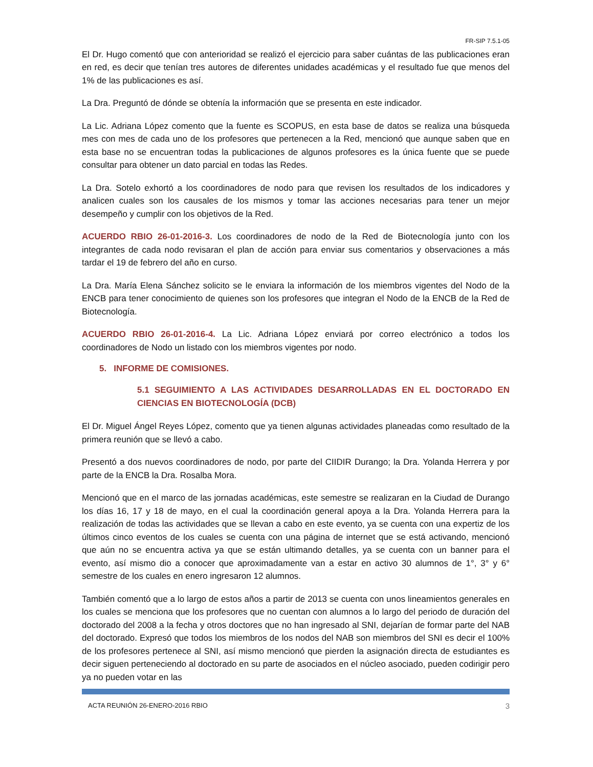FR-SIP 7.5.1-05
El Dr. Hugo comentó que con anterioridad se realizó el ejercicio para saber cuántas de las publicaciones eran en red, es decir que tenían tres autores de diferentes unidades académicas y el resultado fue que menos del 1% de las publicaciones es así.
La Dra. Preguntó de dónde se obtenía la información que se presenta en este indicador.
La Lic. Adriana López comento que la fuente es SCOPUS, en esta base de datos se realiza una búsqueda mes con mes de cada uno de los profesores que pertenecen a la Red, mencionó que aunque saben que en esta base no se encuentran todas la publicaciones de algunos profesores es la única fuente que se puede consultar para obtener un dato parcial en todas las Redes.
La Dra. Sotelo exhortó a los coordinadores de nodo para que revisen los resultados de los indicadores y analicen cuales son los causales de los mismos y tomar las acciones necesarias para tener un mejor desempeño y cumplir con los objetivos de la Red.
ACUERDO RBIO 26-01-2016-3. Los coordinadores de nodo de la Red de Biotecnología junto con los integrantes de cada nodo revisaran el plan de acción para enviar sus comentarios y observaciones a más tardar el 19 de febrero del año en curso.
La Dra. María Elena Sánchez solicito se le enviara la información de los miembros vigentes del Nodo de la ENCB para tener conocimiento de quienes son los profesores que integran el Nodo de la ENCB de la Red de Biotecnología.
ACUERDO RBIO 26-01-2016-4. La Lic. Adriana López enviará por correo electrónico a todos los coordinadores de Nodo un listado con los miembros vigentes por nodo.
5. INFORME DE COMISIONES.
5.1 SEGUIMIENTO A LAS ACTIVIDADES DESARROLLADAS EN EL DOCTORADO EN CIENCIAS EN BIOTECNOLOGÍA (DCB)
El Dr. Miguel Ángel Reyes López, comento que ya tienen algunas actividades planeadas como resultado de la primera reunión que se llevó a cabo.
Presentó a dos nuevos coordinadores de nodo, por parte del CIIDIR Durango; la Dra. Yolanda Herrera y por parte de la ENCB la Dra. Rosalba Mora.
Mencionó que en el marco de las jornadas académicas, este semestre se realizaran en la Ciudad de Durango los días 16, 17 y 18 de mayo, en el cual la coordinación general apoya a la Dra. Yolanda Herrera para la realización de todas las actividades que se llevan a cabo en este evento, ya se cuenta con una expertiz de los últimos cinco eventos de los cuales se cuenta con una página de internet que se está activando, mencionó que aún no se encuentra activa ya que se están ultimando detalles, ya se cuenta con un banner para el evento, así mismo dio a conocer que aproximadamente van a estar en activo 30 alumnos de 1°, 3° y 6° semestre de los cuales en enero ingresaron 12 alumnos.
También comentó que a lo largo de estos años a partir de 2013 se cuenta con unos lineamientos generales en los cuales se menciona que los profesores que no cuentan con alumnos a lo largo del periodo de duración del doctorado del 2008 a la fecha y otros doctores que no han ingresado al SNI, dejarían de formar parte del NAB del doctorado. Expresó que todos los miembros de los nodos del NAB son miembros del SNI es decir el 100% de los profesores pertenece al SNI, así mismo mencionó que pierden la asignación directa de estudiantes es decir siguen perteneciendo al doctorado en su parte de asociados en el núcleo asociado, pueden codirigir pero ya no pueden votar en las
ACTA REUNIÓN 26-ENERO-2016 RBIO 3